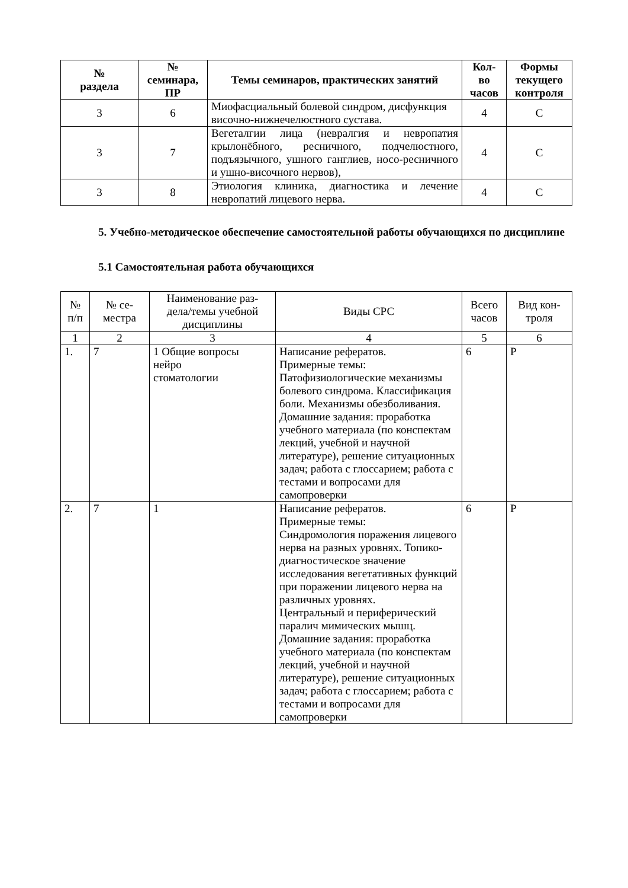| № раздела | № семинара, ПР | Темы семинаров, практических занятий | Кол- во часов | Формы текущего контроля |
| --- | --- | --- | --- | --- |
| 3 | 6 | Миофасциальный болевой синдром, дисфункция височно-нижнечелюстного сустава. | 4 | С |
| 3 | 7 | Вегеталгии лица (невралгия и невропатия крылонёбного, ресничного, подчелюстного, подъязычного, ушного ганглиев, носо-ресничного и ушно-височного нервов), | 4 | С |
| 3 | 8 | Этиология клиника, диагностика и лечение невропатий лицевого нерва. | 4 | С |
5. Учебно-методическое обеспечение самостоятельной работы обучающихся по дисциплине
5.1 Самостоятельная работа обучающихся
| № п/п | № се- местра | Наименование раз- дела/темы учебной дисциплины | Виды СРС | Всего часов | Вид кон- троля |
| 1 | 2 | 3 | 4 | 5 | 6 |
| 1. | 7 | 1 Общие вопросы нейро стоматологии | Написание рефератов. Примерные темы: Патофизиологические механизмы болевого синдрома. Классификация боли. Механизмы обезболивания. Домашние задания: проработка учебного материала (по конспектам лекций, учебной и научной литературе), решение ситуационных задач; работа с глоссарием; работа с тестами и вопросами для самопроверки | 6 | Р |
| 2. | 7 | 1 | Написание рефератов. Примерные темы: Синдромология поражения лицевого нерва на разных уровнях. Топико-диагностическое значение исследования вегетативных функций при поражении лицевого нерва на различных уровнях. Центральный и периферический паралич мимических мышц. Домашние задания: проработка учебного материала (по конспектам лекций, учебной и научной литературе), решение ситуационных задач; работа с глоссарием; работа с тестами и вопросами для самопроверки | 6 | Р |